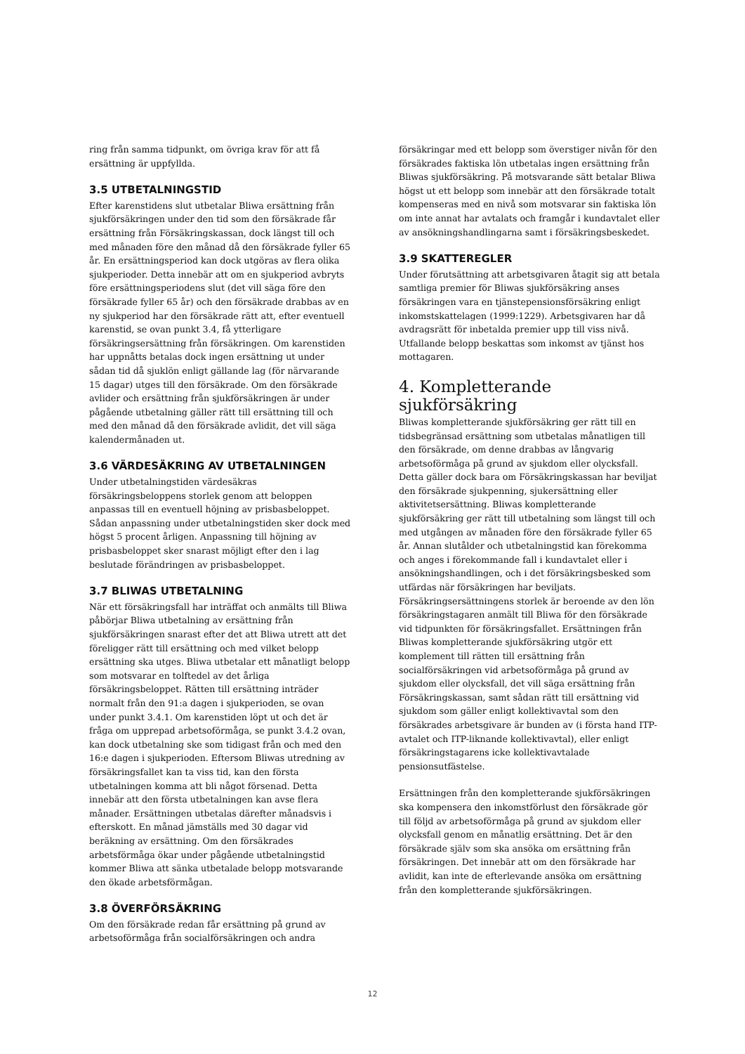ring från samma tidpunkt, om övriga krav för att få ersättning är uppfyllda.
3.5 UTBETALNINGSTID
Efter karenstidens slut utbetalar Bliwa ersättning från sjukförsäkringen under den tid som den försäkrade får ersättning från Försäkringskassan, dock längst till och med månaden före den månad då den försäkrade fyller 65 år. En ersättningsperiod kan dock utgöras av flera olika sjukperioder. Detta innebär att om en sjukperiod avbryts före ersättningsperiodens slut (det vill säga före den försäkrade fyller 65 år) och den försäkrade drabbas av en ny sjukperiod har den försäkrade rätt att, efter eventuell karenstid, se ovan punkt 3.4, få ytterligare försäkringsersättning från försäkringen. Om karenstiden har uppnåtts betalas dock ingen ersättning ut under sådan tid då sjuklön enligt gällande lag (för närvarande 15 dagar) utges till den försäkrade. Om den försäkrade avlider och ersättning från sjukförsäkringen är under pågående utbetalning gäller rätt till ersättning till och med den månad då den försäkrade avlidit, det vill säga kalendermånaden ut.
3.6 VÄRDESÄKRING AV UTBETALNINGEN
Under utbetalningstiden värdesäkras försäkringsbeloppens storlek genom att beloppen anpassas till en eventuell höjning av prisbasbeloppet. Sådan anpassning under utbetalningstiden sker dock med högst 5 procent årligen. Anpassning till höjning av prisbasbeloppet sker snarast möjligt efter den i lag beslutade förändringen av prisbasbeloppet.
3.7 BLIWAS UTBETALNING
När ett försäkringsfall har inträffat och anmälts till Bliwa påbörjar Bliwa utbetalning av ersättning från sjukförsäkringen snarast efter det att Bliwa utrett att det föreligger rätt till ersättning och med vilket belopp ersättning ska utges. Bliwa utbetalar ett månatligt belopp som motsvarar en tolftedel av det årliga försäkringsbeloppet. Rätten till ersättning inträder normalt från den 91:a dagen i sjukperioden, se ovan under punkt 3.4.1. Om karenstiden löpt ut och det är fråga om upprepad arbetsoförmåga, se punkt 3.4.2 ovan, kan dock utbetalning ske som tidigast från och med den 16:e dagen i sjukperioden. Eftersom Bliwas utredning av försäkringsfallet kan ta viss tid, kan den första utbetalningen komma att bli något försenad. Detta innebär att den första utbetalningen kan avse flera månader. Ersättningen utbetalas därefter månadsvis i efterskott. En månad jämställs med 30 dagar vid beräkning av ersättning. Om den försäkrades arbetsförmåga ökar under pågående utbetalningstid kommer Bliwa att sänka utbetalade belopp motsvarande den ökade arbetsförmågan.
3.8 ÖVERFÖRSÄKRING
Om den försäkrade redan får ersättning på grund av arbetsoförmåga från socialförsäkringen och andra
försäkringar med ett belopp som överstiger nivån för den försäkrades faktiska lön utbetalas ingen ersättning från Bliwas sjukförsäkring. På motsvarande sätt betalar Bliwa högst ut ett belopp som innebär att den försäkrade totalt kompenseras med en nivå som motsvarar sin faktiska lön om inte annat har avtalats och framgår i kundavtalet eller av ansökningshandlingarna samt i försäkringsbeskedet.
3.9 SKATTEREGLER
Under förutsättning att arbetsgivaren åtagit sig att betala samtliga premier för Bliwas sjukförsäkring anses försäkringen vara en tjänstepensionsförsäkring enligt inkomstskattelagen (1999:1229). Arbetsgivaren har då avdragsrätt för inbetalda premier upp till viss nivå. Utfallande belopp beskattas som inkomst av tjänst hos mottagaren.
4. Kompletterande sjukförsäkring
Bliwas kompletterande sjukförsäkring ger rätt till en tidsbegränsad ersättning som utbetalas månatligen till den försäkrade, om denne drabbas av långvarig arbetsoförmåga på grund av sjukdom eller olycksfall. Detta gäller dock bara om Försäkringskassan har beviljat den försäkrade sjukpenning, sjukersättning eller aktivitetsersättning. Bliwas kompletterande sjukförsäkring ger rätt till utbetalning som längst till och med utgången av månaden före den försäkrade fyller 65 år. Annan slutålder och utbetalningstid kan förekomma och anges i förekommande fall i kundavtalet eller i ansökningshandlingen, och i det försäkringsbesked som utfärdas när försäkringen har beviljats. Försäkringsersättningens storlek är beroende av den lön försäkringstagaren anmält till Bliwa för den försäkrade vid tidpunkten för försäkringsfallet. Ersättningen från Bliwas kompletterande sjukförsäkring utgör ett komplement till rätten till ersättning från socialförsäkringen vid arbetsoförmåga på grund av sjukdom eller olycksfall, det vill säga ersättning från Försäkringskassan, samt sådan rätt till ersättning vid sjukdom som gäller enligt kollektivavtal som den försäkrades arbetsgivare är bunden av (i första hand ITP-avtalet och ITP-liknande kollektivavtal), eller enligt försäkringstagarens icke kollektivavtalade pensionsutfästelse.
Ersättningen från den kompletterande sjukförsäkringen ska kompensera den inkomstförlust den försäkrade gör till följd av arbetsoförmåga på grund av sjukdom eller olycksfall genom en månatlig ersättning. Det är den försäkrade själv som ska ansöka om ersättning från försäkringen. Det innebär att om den försäkrade har avlidit, kan inte de efterlevande ansöka om ersättning från den kompletterande sjukförsäkringen.
12